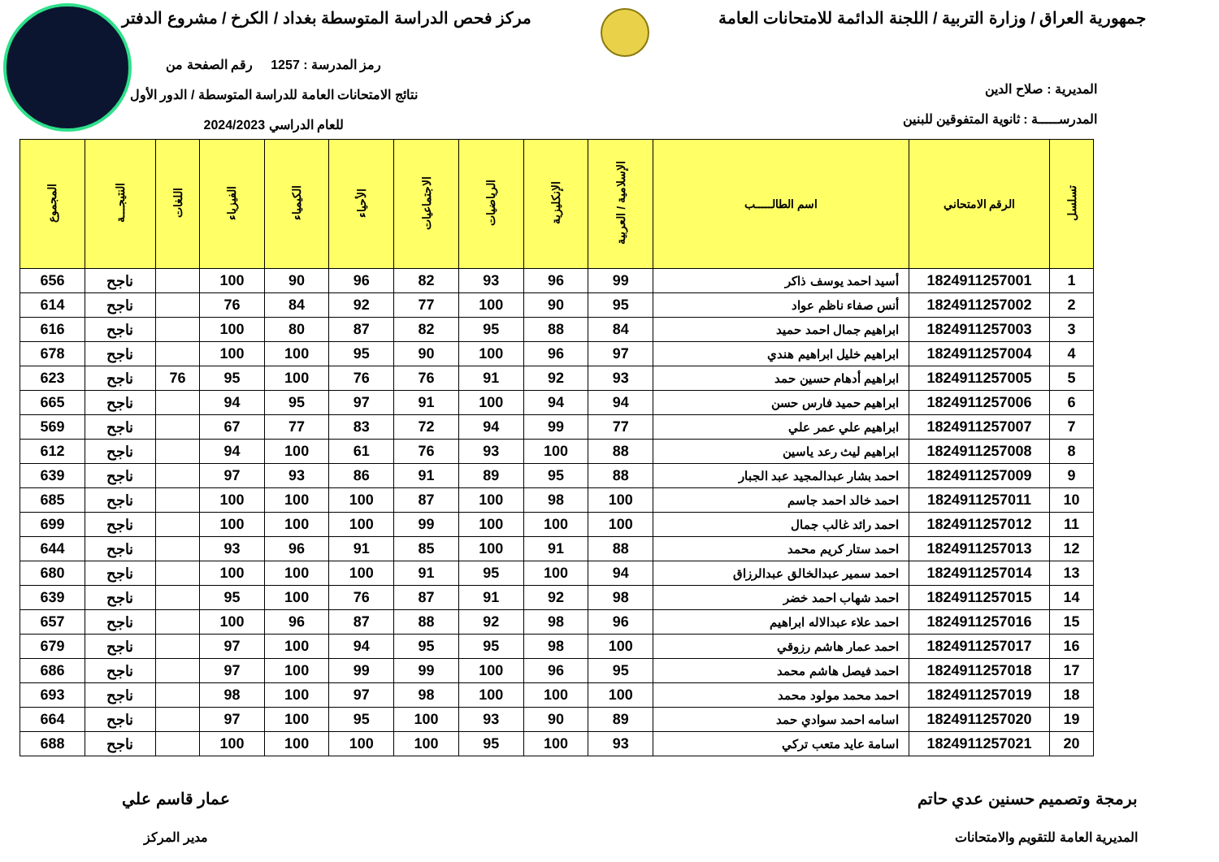جمهورية العراق / وزارة التربية / اللجنة الدائمة للامتحانات العامة
مركز فحص الدراسة المتوسطة بغداد / الكرخ / مشروع الدفتر
المديرية : صلاح الدين
المدرســـــة : ثانوية المتفوقين للبنين
رمز المدرسة : 1257 رقم الصفحة من
نتائج الامتحانات العامة للدراسة المتوسطة / الدور الأول
للعام الدراسي 2024/2023
| تسلسل | الرقم الامتحاني | اسم الطالـــــب | الإسلامية / العربية | الإنكليزية | الرياضيات | الاجتماعيات | الأحياء | الكيمياء | الفيزياء | اللغات | النتيجـــة | المجموع |
| --- | --- | --- | --- | --- | --- | --- | --- | --- | --- | --- | --- | --- |
| 1 | 1824911257001 | أسيد احمد يوسف ذاكر | 99 | 96 | 93 | 82 | 96 | 90 | 100 | | ناجح | 656 |
| 2 | 1824911257002 | أنس صفاء ناظم عواد | 95 | 90 | 100 | 77 | 92 | 84 | 76 | | ناجح | 614 |
| 3 | 1824911257003 | ابراهيم جمال احمد حميد | 84 | 88 | 95 | 82 | 87 | 80 | 100 | | ناجح | 616 |
| 4 | 1824911257004 | ابراهيم خليل ابراهيم هندي | 97 | 96 | 100 | 90 | 95 | 100 | 100 | | ناجح | 678 |
| 5 | 1824911257005 | ابراهيم أدهام حسين حمد | 93 | 92 | 91 | 76 | 76 | 100 | 95 | 76 | ناجح | 623 |
| 6 | 1824911257006 | ابراهيم حميد فارس حسن | 94 | 94 | 100 | 91 | 97 | 95 | 94 | | ناجح | 665 |
| 7 | 1824911257007 | ابراهيم علي عمر علي | 77 | 99 | 94 | 72 | 83 | 77 | 67 | | ناجح | 569 |
| 8 | 1824911257008 | ابراهيم ليث رعد ياسين | 88 | 100 | 93 | 76 | 61 | 100 | 94 | | ناجح | 612 |
| 9 | 1824911257009 | احمد بشار عبدالمجيد عبد الجبار | 88 | 95 | 89 | 91 | 86 | 93 | 97 | | ناجح | 639 |
| 10 | 1824911257011 | احمد خالد احمد جاسم | 100 | 98 | 100 | 87 | 100 | 100 | 100 | | ناجح | 685 |
| 11 | 1824911257012 | احمد رائد غالب جمال | 100 | 100 | 100 | 99 | 100 | 100 | 100 | | ناجح | 699 |
| 12 | 1824911257013 | احمد ستار كريم محمد | 88 | 91 | 100 | 85 | 91 | 96 | 93 | | ناجح | 644 |
| 13 | 1824911257014 | احمد سمير عبدالخالق عبدالرزاق | 94 | 100 | 95 | 91 | 100 | 100 | 100 | | ناجح | 680 |
| 14 | 1824911257015 | احمد شهاب احمد خضر | 98 | 92 | 91 | 87 | 76 | 100 | 95 | | ناجح | 639 |
| 15 | 1824911257016 | احمد علاء عبدالاله ابراهيم | 96 | 98 | 92 | 88 | 87 | 96 | 100 | | ناجح | 657 |
| 16 | 1824911257017 | احمد عمار هاشم رزوقي | 100 | 98 | 95 | 95 | 94 | 100 | 97 | | ناجح | 679 |
| 17 | 1824911257018 | احمد فيصل هاشم محمد | 95 | 96 | 100 | 99 | 99 | 100 | 97 | | ناجح | 686 |
| 18 | 1824911257019 | احمد محمد مولود محمد | 100 | 100 | 100 | 98 | 97 | 100 | 98 | | ناجح | 693 |
| 19 | 1824911257020 | اسامه احمد سوادي حمد | 89 | 90 | 93 | 100 | 95 | 100 | 97 | | ناجح | 664 |
| 20 | 1824911257021 | اسامة عايد متعب تركي | 93 | 100 | 95 | 100 | 100 | 100 | 100 | | ناجح | 688 |
برمجة وتصميم حسنين عدي حاتم
المديرية العامة للتقويم والامتحانات
عمار قاسم علي
مدير المركز